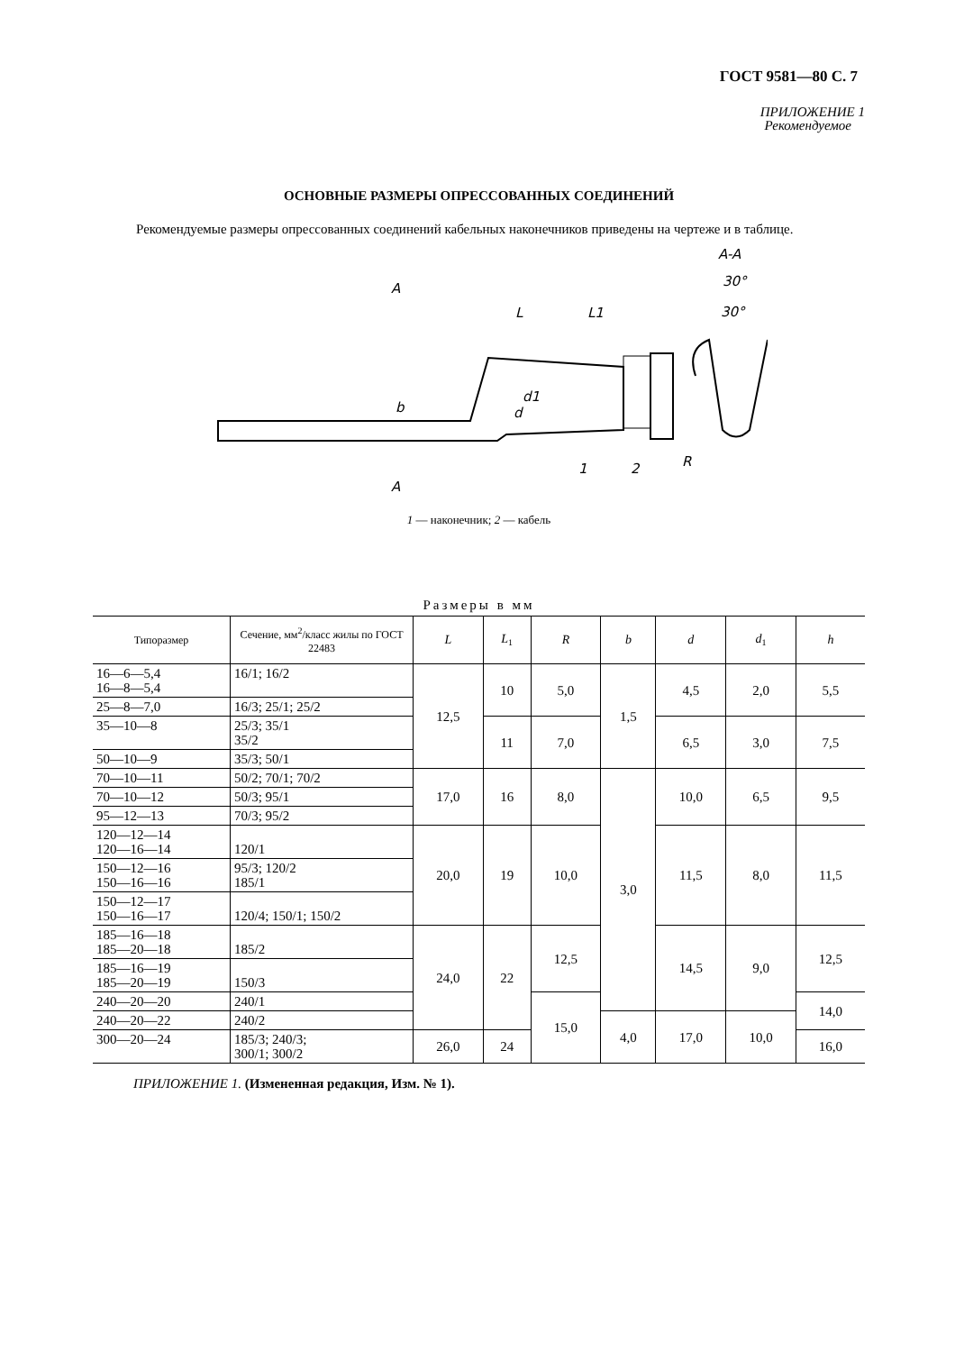ГОСТ 9581—80 С. 7
ПРИЛОЖЕНИЕ 1
Рекомендуемое
ОСНОВНЫЕ РАЗМЕРЫ ОПРЕССОВАННЫХ СОЕДИНЕНИЙ
Рекомендуемые размеры опрессованных соединений кабельных наконечников приведены на чертеже и в таблице.
A
A
L
L1
d1
d
b
1
2
A-A
30°
30°
R
1 — наконечник; 2 — кабель
Размеры в мм
| Типоразмер | Сечение, мм<sup>2</sup>/класс жилы по ГОСТ 22483 | L | L<sub>1</sub> | R | b | d | d<sub>1</sub> | h |
| --- | --- | --- | --- | --- | --- | --- | --- | --- |
| 16—6—5,4 16—8—5,4 | 16/1; 16/2 | 12,5 | 10 | 5,0 | 1,5 | 4,5 | 2,0 | 5,5 |
| 25—8—7,0 | 16/3; 25/1; 25/2 | | | | | | | |
| 35—10—8 | 25/3; 35/1 35/2 | | 11 | 7,0 | | 6,5 | 3,0 | 7,5 |
| 50—10—9 | 35/3; 50/1 | | | | | | | |
| 70—10—11 | 50/2; 70/1; 70/2 | 17,0 | 16 | 8,0 | 3,0 | 10,0 | 6,5 | 9,5 |
| 70—10—12 | 50/3; 95/1 | | | | | | | |
| 95—12—13 | 70/3; 95/2 | | | | | | | |
| 120—12—14 120—16—14 | 120/1 | 20,0 | 19 | 10,0 | | 11,5 | 8,0 | 11,5 |
| 150—12—16 150—16—16 | 95/3; 120/2 185/1 | | | | | | | |
| 150—12—17 150—16—17 | 120/4; 150/1; 150/2 | | | | | | | |
| 185—16—18 185—20—18 | 185/2 | 24,0 | 22 | 12,5 | | 14,5 | 9,0 | 12,5 |
| 185—16—19 185—20—19 | 150/3 | | | | | | | |
| 240—20—20 | 240/1 | | | 15,0 | | | | 14,0 |
| 240—20—22 | 240/2 | | | | 4,0 | 17,0 | 10,0 | |
| 300—20—24 | 185/3; 240/3; 300/1; 300/2 | 26,0 | 24 | | | | | 16,0 |
ПРИЛОЖЕНИЕ 1. (Измененная редакция, Изм. № 1).